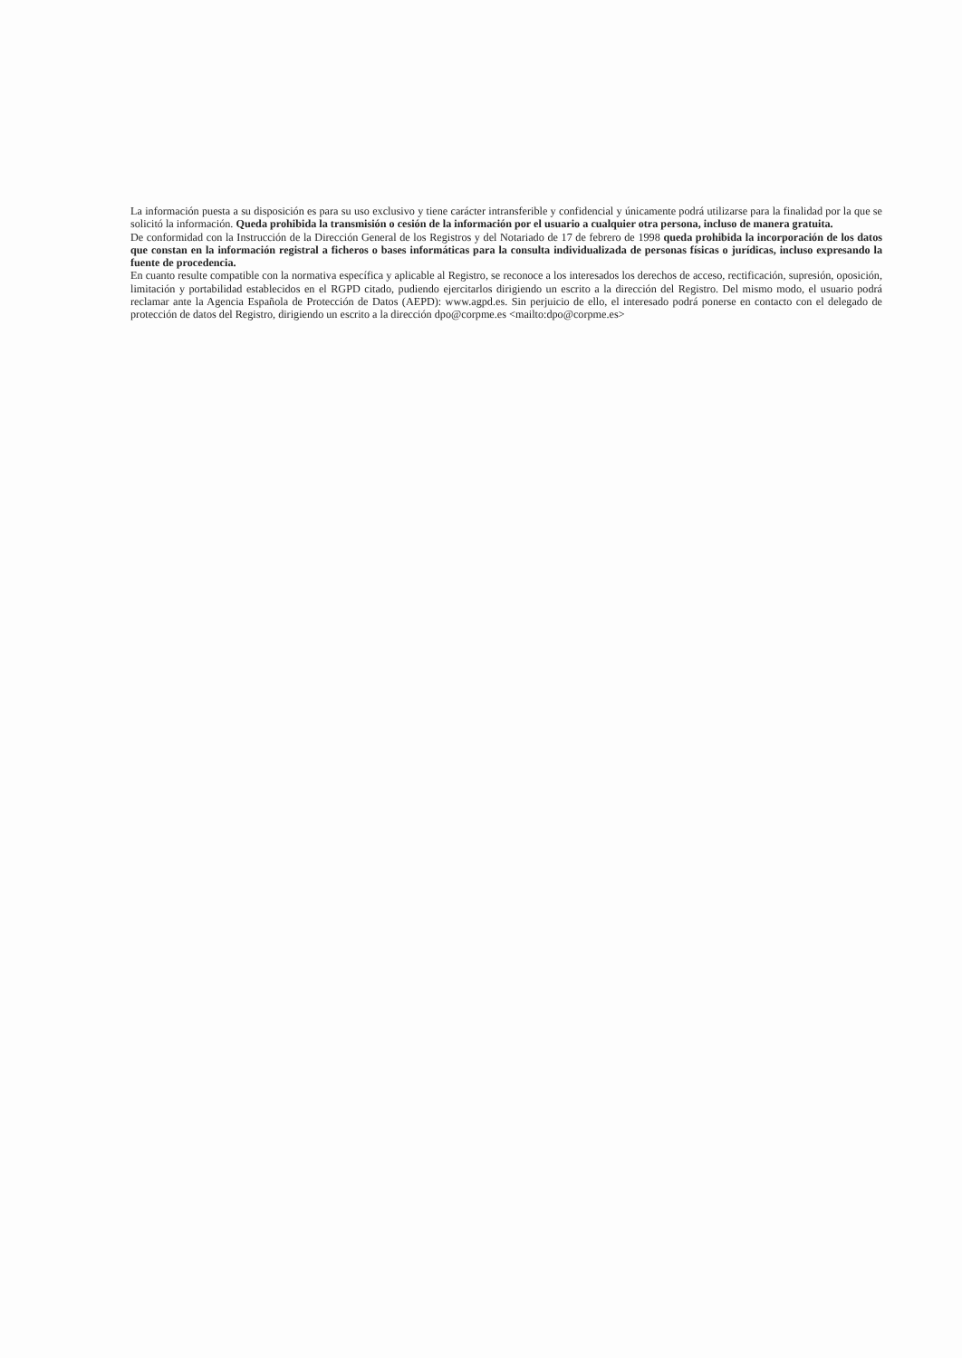La información puesta a su disposición es para su uso exclusivo y tiene carácter intransferible y confidencial y únicamente podrá utilizarse para la finalidad por la que se solicitó la información. Queda prohibida la transmisión o cesión de la información por el usuario a cualquier otra persona, incluso de manera gratuita.
De conformidad con la Instrucción de la Dirección General de los Registros y del Notariado de 17 de febrero de 1998 queda prohibida la incorporación de los datos que constan en la información registral a ficheros o bases informáticas para la consulta individualizada de personas físicas o jurídicas, incluso expresando la fuente de procedencia.
En cuanto resulte compatible con la normativa específica y aplicable al Registro, se reconoce a los interesados los derechos de acceso, rectificación, supresión, oposición, limitación y portabilidad establecidos en el RGPD citado, pudiendo ejercitarlos dirigiendo un escrito a la dirección del Registro. Del mismo modo, el usuario podrá reclamar ante la Agencia Española de Protección de Datos (AEPD): www.agpd.es. Sin perjuicio de ello, el interesado podrá ponerse en contacto con el delegado de protección de datos del Registro, dirigiendo un escrito a la dirección dpo@corpme.es <mailto:dpo@corpme.es>